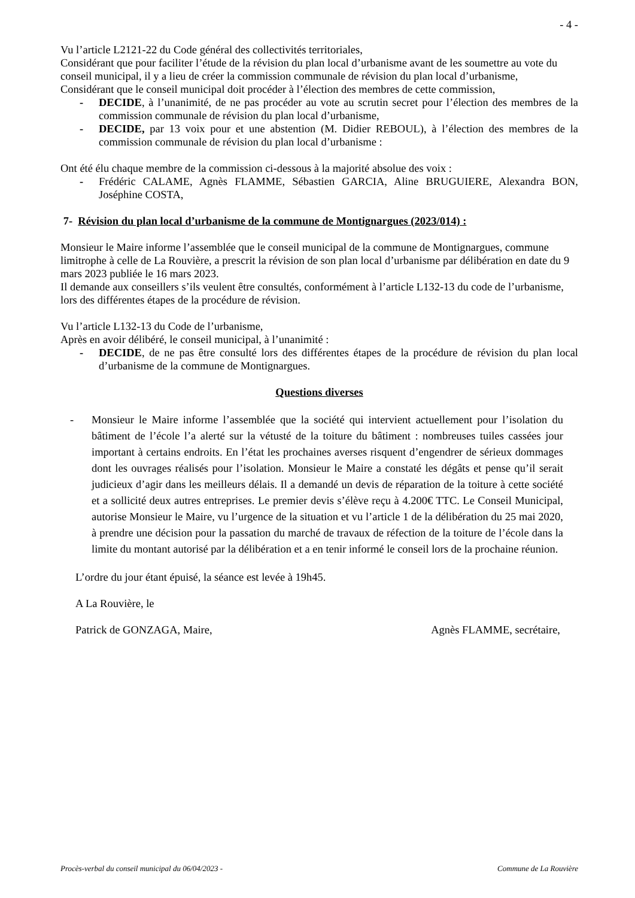- 4 -
Vu l’article L2121-22 du Code général des collectivités territoriales,
Considérant que pour faciliter l’étude de la révision du plan local d’urbanisme avant de les soumettre au vote du conseil municipal, il y a lieu de créer la commission communale de révision du plan local d’urbanisme,
Considérant que le conseil municipal doit procéder à l’élection des membres de cette commission,
- DECIDE, à l’unanimité, de ne pas procéder au vote au scrutin secret pour l’élection des membres de la commission communale de révision du plan local d’urbanisme,
- DECIDE, par 13 voix pour et une abstention (M. Didier REBOUL), à l’élection des membres de la commission communale de révision du plan local d’urbanisme :
Ont été élu chaque membre de la commission ci-dessous à la majorité absolue des voix :
- Frédéric CALAME, Agnès FLAMME, Sébastien GARCIA, Aline BRUGUIERE, Alexandra BON, Joséphine COSTA,
7- Révision du plan local d’urbanisme de la commune de Montignargues (2023/014) :
Monsieur le Maire informe l’assemblée que le conseil municipal de la commune de Montignargues, commune limitrophe à celle de La Rouvière, a prescrit la révision de son plan local d’urbanisme par délibération en date du 9 mars 2023 publiée le 16 mars 2023.
Il demande aux conseillers s’ils veulent être consultés, conformément à l’article L132-13 du code de l’urbanisme, lors des différentes étapes de la procédure de révision.
Vu l’article L132-13 du Code de l’urbanisme,
Après en avoir délibéré, le conseil municipal, à l’unanimité :
- DECIDE, de ne pas être consulté lors des différentes étapes de la procédure de révision du plan local d’urbanisme de la commune de Montignargues.
Questions diverses
- Monsieur le Maire informe l’assemblée que la société qui intervient actuellement pour l’isolation du bâtiment de l’école l’a alerté sur la vétusté de la toiture du bâtiment : nombreuses tuiles cassées jour important à certains endroits. En l’état les prochaines averses risquent d’engendrer de sérieux dommages dont les ouvrages réalisés pour l’isolation. Monsieur le Maire a constaté les dégâts et pense qu’il serait judicieux d’agir dans les meilleurs délais. Il a demandé un devis de réparation de la toiture à cette société et a sollicité deux autres entreprises. Le premier devis s’élève reçu à 4.200€ TTC. Le Conseil Municipal, autorise Monsieur le Maire, vu l’urgence de la situation et vu l’article 1 de la délibération du 25 mai 2020, à prendre une décision pour la passation du marché de travaux de réfection de la toiture de l’école dans la limite du montant autorisé par la délibération et a en tenir informé le conseil lors de la prochaine réunion.
L’ordre du jour étant épuisé, la séance est levée à 19h45.
A La Rouvière, le
Patrick de GONZAGA, Maire, Agnès FLAMME, secrétaire,
Procès-verbal du conseil municipal du 06/04/2023 - Commune de La Rouvière